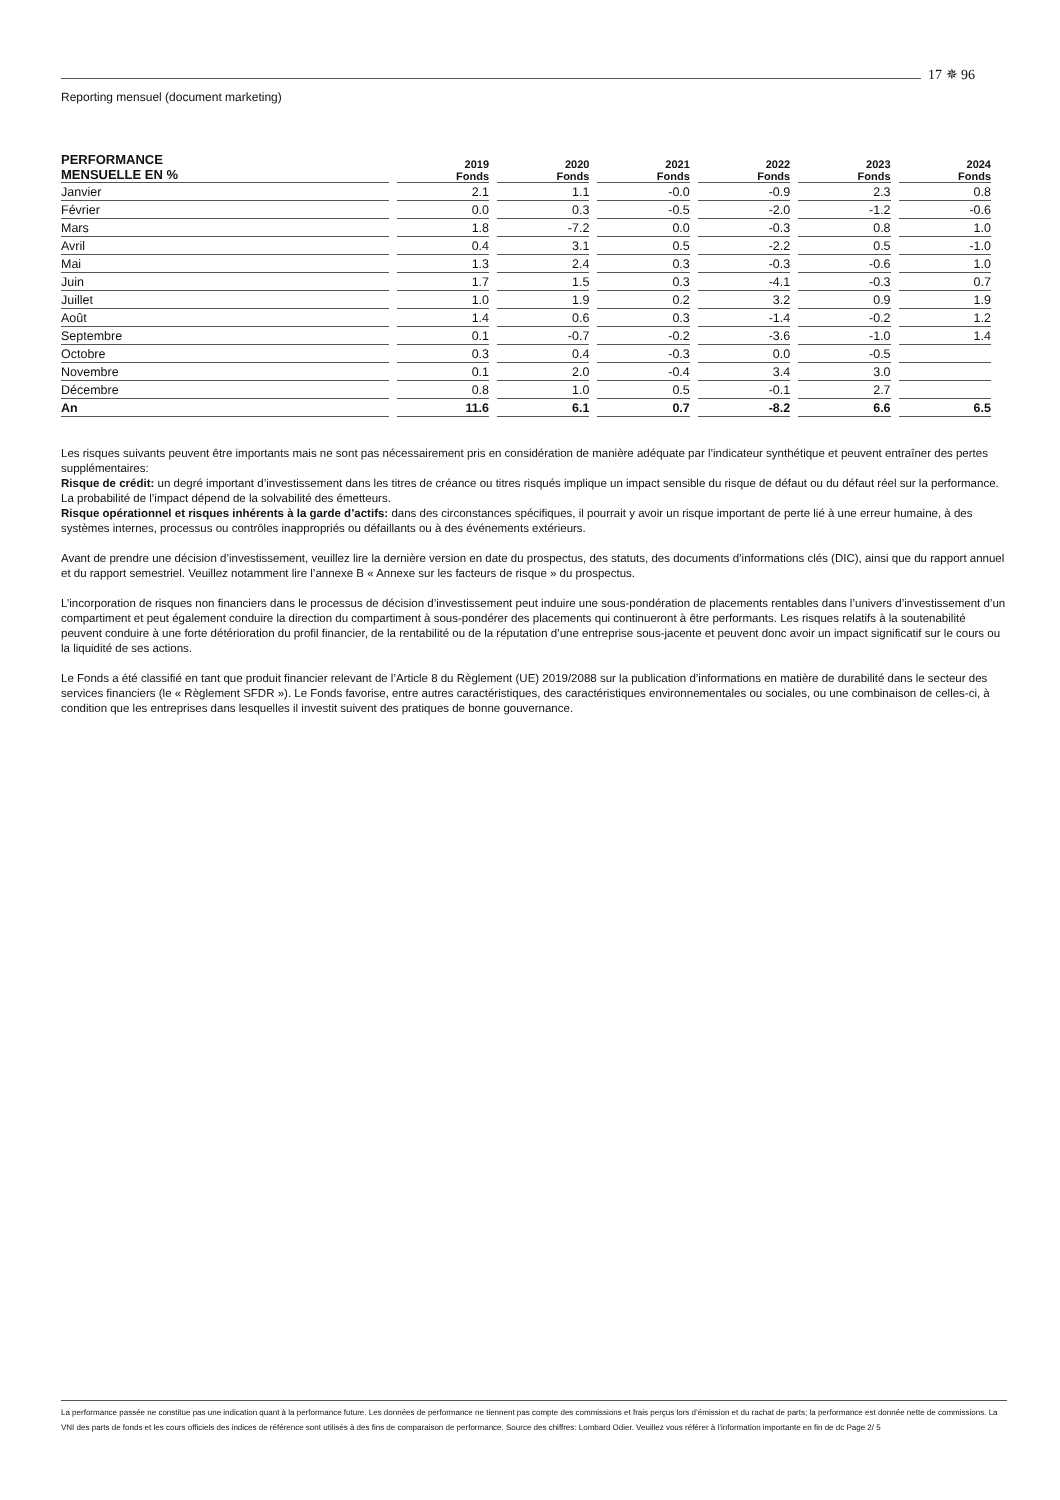17 ✵ 96
Reporting mensuel (document marketing)
| PERFORMANCE MENSUELLE EN % | 2019 Fonds | 2020 Fonds | 2021 Fonds | 2022 Fonds | 2023 Fonds | 2024 Fonds |
| --- | --- | --- | --- | --- | --- | --- |
| Janvier | 2.1 | 1.1 | -0.0 | -0.9 | 2.3 | 0.8 |
| Février | 0.0 | 0.3 | -0.5 | -2.0 | -1.2 | -0.6 |
| Mars | 1.8 | -7.2 | 0.0 | -0.3 | 0.8 | 1.0 |
| Avril | 0.4 | 3.1 | 0.5 | -2.2 | 0.5 | -1.0 |
| Mai | 1.3 | 2.4 | 0.3 | -0.3 | -0.6 | 1.0 |
| Juin | 1.7 | 1.5 | 0.3 | -4.1 | -0.3 | 0.7 |
| Juillet | 1.0 | 1.9 | 0.2 | 3.2 | 0.9 | 1.9 |
| Août | 1.4 | 0.6 | 0.3 | -1.4 | -0.2 | 1.2 |
| Septembre | 0.1 | -0.7 | -0.2 | -3.6 | -1.0 | 1.4 |
| Octobre | 0.3 | 0.4 | -0.3 | 0.0 | -0.5 | |
| Novembre | 0.1 | 2.0 | -0.4 | 3.4 | 3.0 | |
| Décembre | 0.8 | 1.0 | 0.5 | -0.1 | 2.7 | |
| An | 11.6 | 6.1 | 0.7 | -8.2 | 6.6 | 6.5 |
Les risques suivants peuvent être importants mais ne sont pas nécessairement pris en considération de manière adéquate par l’indicateur synthétique et peuvent entraîner des pertes supplémentaires:
Risque de crédit: un degré important d’investissement dans les titres de créance ou titres risqués implique un impact sensible du risque de défaut ou du défaut réel sur la performance. La probabilité de l’impact dépend de la solvabilité des émetteurs.
Risque opérationnel et risques inhérents à la garde d’actifs: dans des circonstances spécifiques, il pourrait y avoir un risque important de perte lié à une erreur humaine, à des systèmes internes, processus ou contrôles inappropriés ou défaillants ou à des événements extérieurs.
Avant de prendre une décision d’investissement, veuillez lire la dernière version en date du prospectus, des statuts, des documents d’informations clés (DIC), ainsi que du rapport annuel et du rapport semestriel. Veuillez notamment lire l’annexe B « Annexe sur les facteurs de risque » du prospectus.
L’incorporation de risques non financiers dans le processus de décision d’investissement peut induire une sous-pondération de placements rentables dans l’univers d’investissement d’un compartiment et peut également conduire la direction du compartiment à sous-pondérer des placements qui continueront à être performants. Les risques relatifs à la soutenabilité peuvent conduire à une forte détérioration du profil financier, de la rentabilité ou de la réputation d’une entreprise sous-jacente et peuvent donc avoir un impact significatif sur le cours ou la liquidité de ses actions.
Le Fonds a été classifié en tant que produit financier relevant de l’Article 8 du Règlement (UE) 2019/2088 sur la publication d’informations en matière de durabilité dans le secteur des services financiers (le « Règlement SFDR »). Le Fonds favorise, entre autres caractéristiques, des caractéristiques environnementales ou sociales, ou une combinaison de celles-ci, à condition que les entreprises dans lesquelles il investit suivent des pratiques de bonne gouvernance.
La performance passée ne constitue pas une indication quant à la performance future. Les données de performance ne tiennent pas compte des commissions et frais perçus lors d’émission et du rachat de parts; la performance est donnée nette de commissions. La VNI des parts de fonds et les cours officiels des indices de référence sont utilisés à des fins de comparaison de performance. Source des chiffres: Lombard Odier. Veuillez vous référer à l’information importante en fin de dc Page 2/ 5